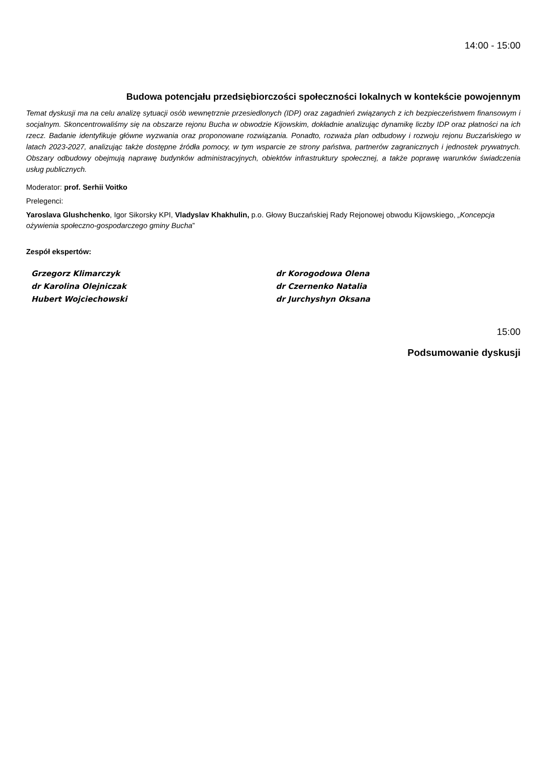14:00 - 15:00
Budowa potencjału przedsiębiorczości społeczności lokalnych w kontekście powojennym
Temat dyskusji ma na celu analizę sytuacji osób wewnętrznie przesiedlonych (IDP) oraz zagadnień związanych z ich bezpieczeństwem finansowym i socjalnym. Skoncentrowaliśmy się na obszarze rejonu Bucha w obwodzie Kijowskim, dokładnie analizując dynamikę liczby IDP oraz płatności na ich rzecz. Badanie identyfikuje główne wyzwania oraz proponowane rozwiązania. Ponadto, rozważa plan odbudowy i rozwoju rejonu Buczańskiego w latach 2023-2027, analizując także dostępne źródła pomocy, w tym wsparcie ze strony państwa, partnerów zagranicznych i jednostek prywatnych. Obszary odbudowy obejmują naprawę budynków administracyjnych, obiektów infrastruktury społecznej, a także poprawę warunków świadczenia usług publicznych.
Moderator: prof. Serhii Voitko
Prelegenci:
Yaroslava Glushchenko, Igor Sikorsky KPI, Vladyslav Khakhulin, p.o. Głowy Buczańskiej Rady Rejonowej obwodu Kijowskiego, „Koncepcja ożywienia społeczno-gospodarczego gminy Bucha”
Zespół ekspertów:
Grzegorz Klimarczyk
dr Karolina Olejniczak
Hubert Wojciechowski
dr Korogodowa Olena
dr Czernenko Natalia
dr Jurchyshyn Oksana
15:00
Podsumowanie dyskusji